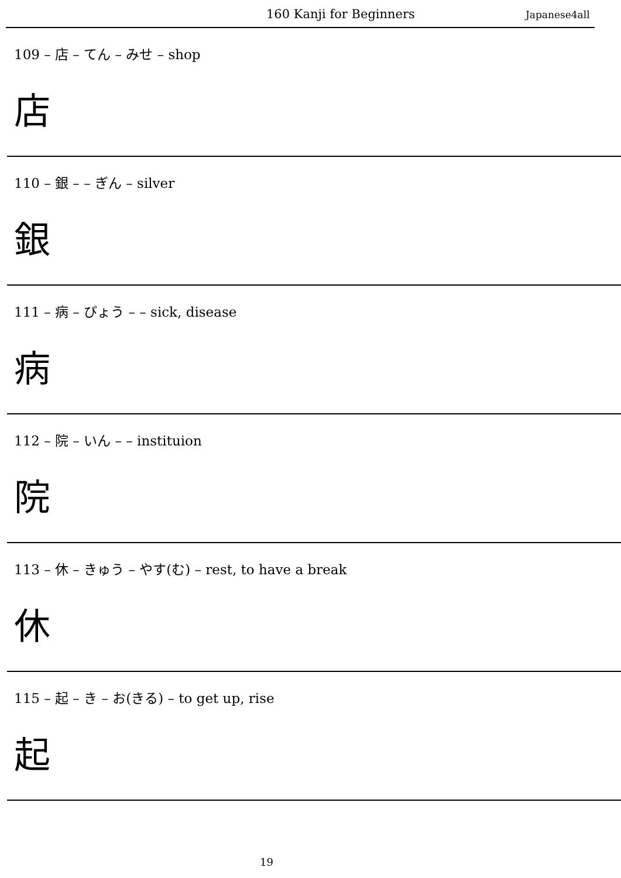160 Kanji for Beginners Japanese4all
109 – 店 – てん – みせ – shop
店
110 – 銀 – – ぎん – silver
銀
111 – 病 – びょう – – sick, disease
病
112 – 院 – いん – – instituion
院
113 – 休 – きゅう – やす(む) – rest, to have a break
休
115 – 起 – き – お(きる) – to get up, rise
起
19